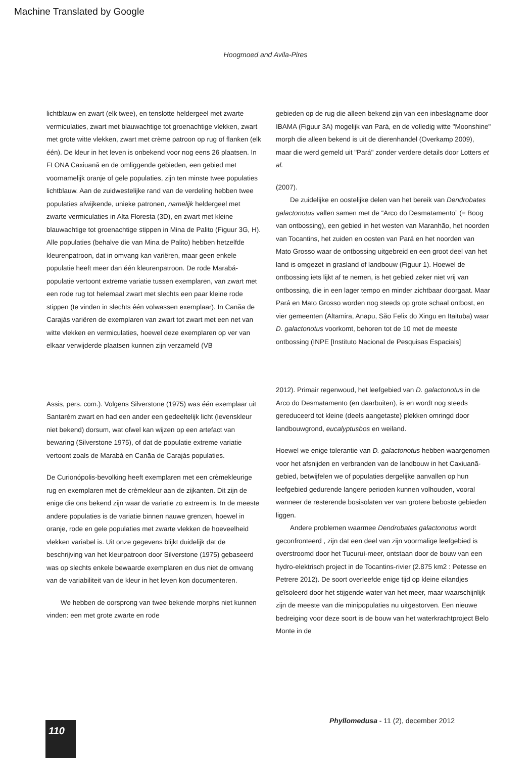Machine Translated by Google
Hoogmoed and Avila-Pires
lichtblauw en zwart (elk twee), en tenslotte heldergeel met zwarte vermiculaties, zwart met blauwachtige tot groenachtige vlekken, zwart met grote witte vlekken, zwart met crème patroon op rug of flanken (elk één). De kleur in het leven is onbekend voor nog eens 26 plaatsen. In FLONA Caxiuanã en de omliggende gebieden, een gebied met voornamelijk oranje of gele populaties, zijn ten minste twee populaties lichtblauw. Aan de zuidwestelijke rand van de verdeling hebben twee populaties afwijkende, unieke patronen, namelijk heldergeel met zwarte vermiculaties in Alta Floresta (3D), en zwart met kleine blauwachtige tot groenachtige stippen in Mina de Palito (Figuur 3G, H). Alle populaties (behalve die van Mina de Palito) hebben hetzelfde kleurenpatroon, dat in omvang kan variëren, maar geen enkele populatie heeft meer dan één kleurenpatroon. De rode Marabá-populatie vertoont extreme variatie tussen exemplaren, van zwart met een rode rug tot helemaal zwart met slechts een paar kleine rode stippen (te vinden in slechts één volwassen exemplaar). In Canãa de Carajás variëren de exemplaren van zwart tot zwart met een net van witte vlekken en vermiculaties, hoewel deze exemplaren op ver van elkaar verwijderde plaatsen kunnen zijn verzameld (VB
Assis, pers. com.). Volgens Silverstone (1975) was één exemplaar uit Santarém zwart en had een ander een gedeeltelijk licht (levenskleur niet bekend) dorsum, wat ofwel kan wijzen op een artefact van bewaring (Silverstone 1975), of dat de populatie extreme variatie vertoont zoals de Marabá en Canãa de Carajás populaties.
De Curionópolis-bevolking heeft exemplaren met een crèmekleurige rug en exemplaren met de crèmekleur aan de zijkanten. Dit zijn de enige die ons bekend zijn waar de variatie zo extreem is. In de meeste andere populaties is de variatie binnen nauwe grenzen, hoewel in oranje, rode en gele populaties met zwarte vlekken de hoeveelheid vlekken variabel is. Uit onze gegevens blijkt duidelijk dat de beschrijving van het kleurpatroon door Silverstone (1975) gebaseerd was op slechts enkele bewaarde exemplaren en dus niet de omvang van de variabiliteit van de kleur in het leven kon documenteren.
We hebben de oorsprong van twee bekende morphs niet kunnen vinden: een met grote zwarte en rode
gebieden op de rug die alleen bekend zijn van een inbeslagname door IBAMA (Figuur 3A) mogelijk van Pará, en de volledig witte "Moonshine" morph die alleen bekend is uit de dierenhandel (Overkamp 2009), maar die werd gemeld uit "Pará" zonder verdere details door Lotters et al.
(2007).
De zuidelijke en oostelijke delen van het bereik van Dendrobates galactonotus vallen samen met de “Arco do Desmatamento” (= Boog van ontbossing), een gebied in het westen van Maranhão, het noorden van Tocantins, het zuiden en oosten van Pará en het noorden van Mato Grosso waar de ontbossing uitgebreid en een groot deel van het land is omgezet in grasland of landbouw (Figuur 1). Hoewel de ontbossing iets lijkt af te nemen, is het gebied zeker niet vrij van ontbossing, die in een lager tempo en minder zichtbaar doorgaat. Maar Pará en Mato Grosso worden nog steeds op grote schaal ontbost, en vier gemeenten (Altamira, Anapu, São Felix do Xingu en Itaituba) waar D. galactonotus voorkomt, behoren tot de 10 met de meeste ontbossing (INPE [Instituto Nacional de Pesquisas Espaciais]
2012). Primair regenwoud, het leefgebied van D. galactonotus in de Arco do Desmatamento (en daarbuiten), is en wordt nog steeds gereduceerd tot kleine (deels aangetaste) plekken omringd door landbouwgrond, eucalyptusbos en weiland.
Hoewel we enige tolerantie van D. galactonotus hebben waargenomen voor het afsnijden en verbranden van de landbouw in het Caxiuanã-gebied, betwijfelen we of populaties dergelijke aanvallen op hun leefgebied gedurende langere perioden kunnen volhouden, vooral wanneer de resterende bosisolaten ver van grotere beboste gebieden liggen.
Andere problemen waarmee Dendrobates galactonotus wordt geconfronteerd , zijn dat een deel van zijn voormalige leefgebied is overstroomd door het Tucuruí-meer, ontstaan door de bouw van een hydro-elektrisch project in de Tocantins-rivier (2.875 km2 : Petesse en Petrere 2012). De soort overleefde enige tijd op kleine eilandjes geïsoleerd door het stijgende water van het meer, maar waarschijnlijk zijn de meeste van die minipopulaties nu uitgestorven. Een nieuwe bedreiging voor deze soort is de bouw van het waterkrachtproject Belo Monte in de
Phyllomedusa - 11 (2), december 2012
110